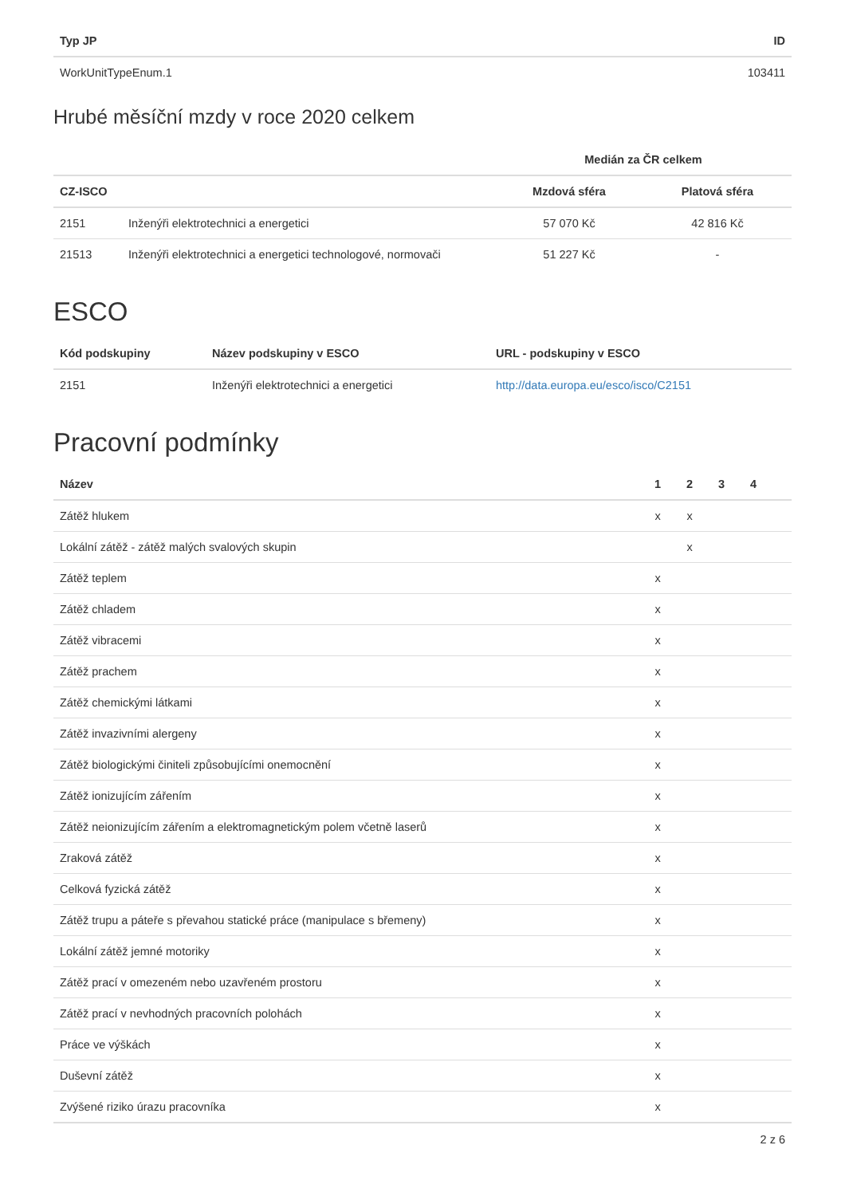| Typ JP | ID |
| --- | --- |
| WorkUnitTypeEnum.1 | 103411 |
Hrubé měsíční mzdy v roce 2020 celkem
| | | Medián za ČR celkem | |
| --- | --- | --- | --- |
| CZ-ISCO | | Mzdová sféra | Platová sféra |
| 2151 | Inženýři elektrotechnici a energetici | 57 070 Kč | 42 816 Kč |
| 21513 | Inženýři elektrotechnici a energetici technologové, normovači | 51 227 Kč | - |
ESCO
| Kód podskupiny | Název podskupiny v ESCO | URL - podskupiny v ESCO |
| --- | --- | --- |
| 2151 | Inženýři elektrotechnici a energetici | http://data.europa.eu/esco/isco/C2151 |
Pracovní podmínky
| Název | 1 | 2 | 3 | 4 | |
| --- | --- | --- | --- | --- | --- |
| Zátěž hlukem | x | x | | | |
| Lokální zátěž - zátěž malých svalových skupin | | x | | | |
| Zátěž teplem | x | | | | |
| Zátěž chladem | x | | | | |
| Zátěž vibracemi | x | | | | |
| Zátěž prachem | x | | | | |
| Zátěž chemickými látkami | x | | | | |
| Zátěž invazivními alergeny | x | | | | |
| Zátěž biologickými činiteli způsobujícími onemocnění | x | | | | |
| Zátěž ionizujícím zářením | x | | | | |
| Zátěž neionizujícím zářením a elektromagnetickým polem včetně laserů | x | | | | |
| Zraková zátěž | x | | | | |
| Celková fyzická zátěž | x | | | | |
| Zátěž trupu a páteře s převahou statické práce (manipulace s břemeny) | x | | | | |
| Lokální zátěž jemné motoriky | x | | | | |
| Zátěž prací v omezeném nebo uzavřeném prostoru | x | | | | |
| Zátěž prací v nevhodných pracovních polohách | x | | | | |
| Práce ve výškách | x | | | | |
| Duševní zátěž | x | | | | |
| Zvýšené riziko úrazu pracovníka | x | | | | |
2 z 6